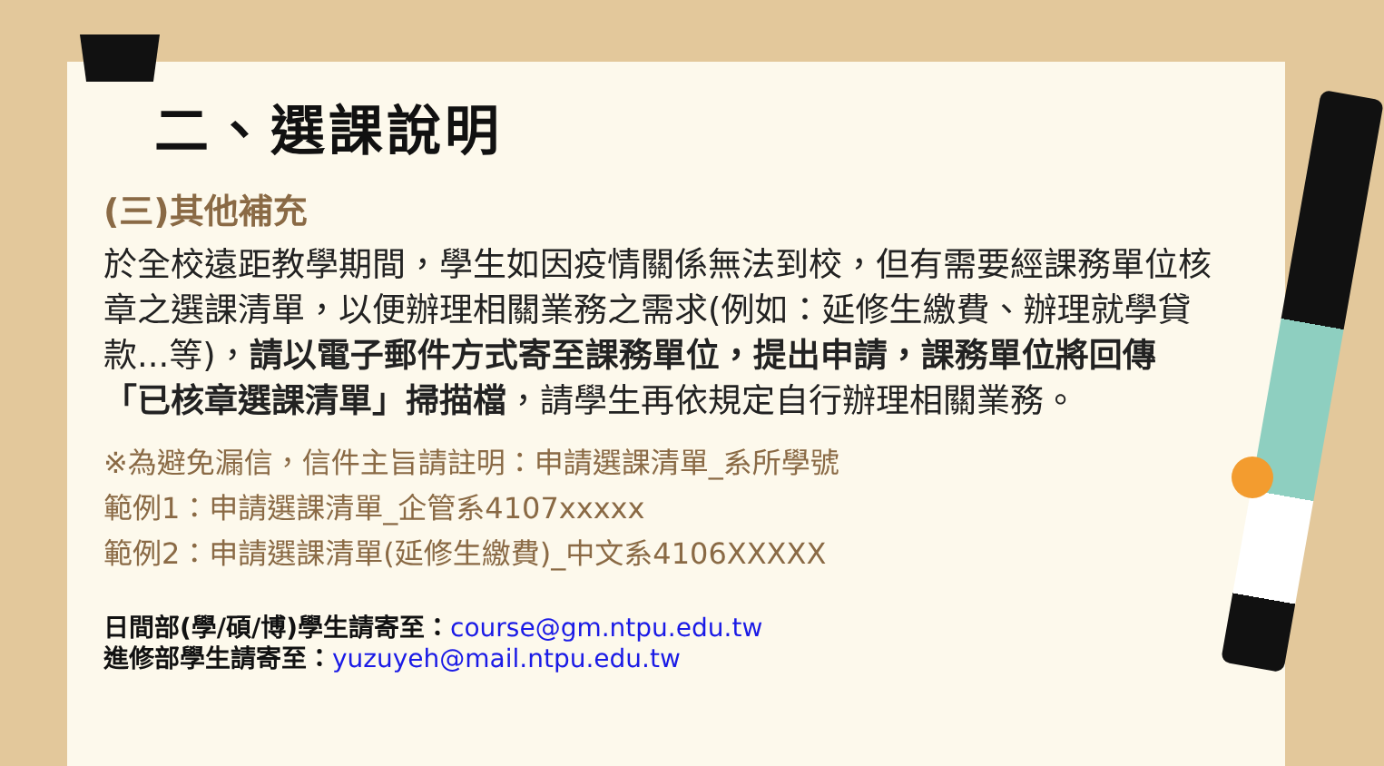二、選課說明
(三)其他補充
於全校遠距教學期間，學生如因疫情關係無法到校，但有需要經課務單位核章之選課清單，以便辦理相關業務之需求(例如：延修生繳費、辦理就學貸款...等)，請以電子郵件方式寄至課務單位，提出申請，課務單位將回傳「已核章選課清單」掃描檔，請學生再依規定自行辦理相關業務。
※為避免漏信，信件主旨請註明：申請選課清單_系所學號
範例1：申請選課清單_企管系4107xxxxx
範例2：申請選課清單(延修生繳費)_中文系4106XXXXX
日間部(學/碩/博)學生請寄至：course@gm.ntpu.edu.tw
進修部學生請寄至：yuzuyeh@mail.ntpu.edu.tw